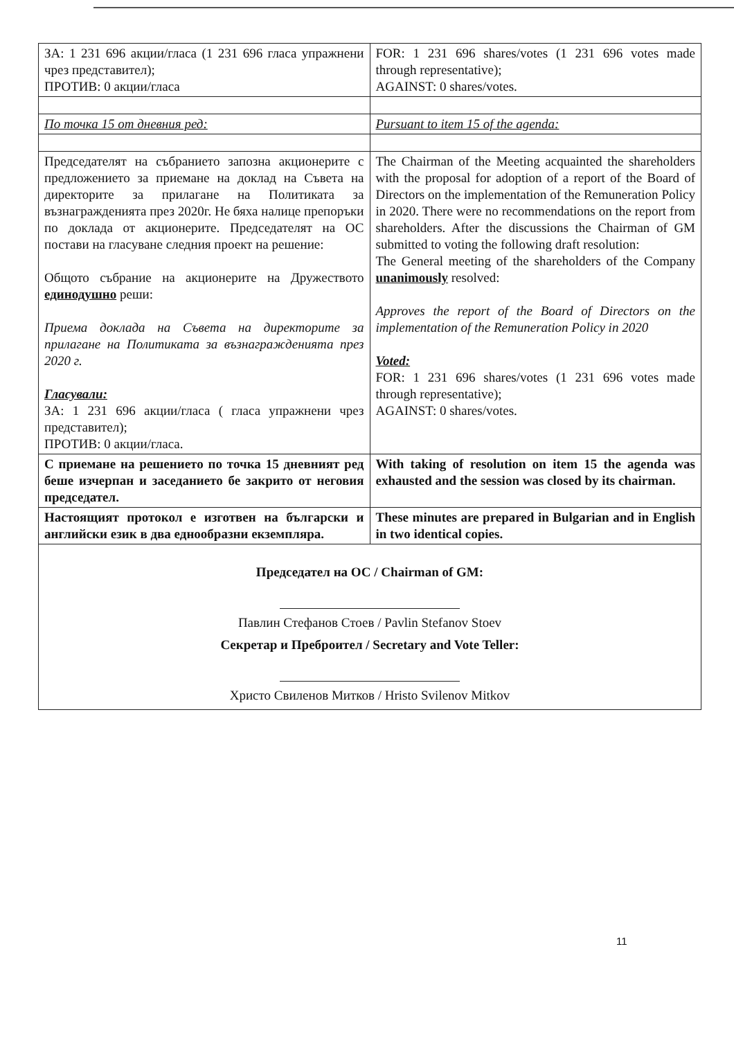| ЗА: 1 231 696 акции/гласа (1 231 696 гласа упражнени чрез представител); ПРОТИВ: 0 акции/гласа | FOR: 1 231 696 shares/votes (1 231 696 votes made through representative); AGAINST: 0 shares/votes. |
| По точка 15 от дневния ред: | Pursuant to item 15 of the agenda: |
| Председателят на събранието запозна акционерите с предложението за приемане на доклад на Съвета на директорите за прилагане на Политиката за възнагражденията през 2020г. Не бяха налице препоръки по доклада от акционерите. Председателят на ОС постави на гласуване следния проект на решение: Общото събрание на акционерите на Дружеството единодушно реши: Приема доклада на Съвета на директорите за прилагане на Политиката за възнагражденията през 2020 г. Гласували: ЗА: 1 231 696 акции/гласа ( гласа упражнени чрез представител); ПРОТИВ: 0 акции/гласа. | The Chairman of the Meeting acquainted the shareholders with the proposal for adoption of a report of the Board of Directors on the implementation of the Remuneration Policy in 2020. There were no recommendations on the report from shareholders. After the discussions the Chairman of GM submitted to voting the following draft resolution: The General meeting of the shareholders of the Company unanimously resolved: Approves the report of the Board of Directors on the implementation of the Remuneration Policy in 2020 Voted: FOR: 1 231 696 shares/votes (1 231 696 votes made through representative); AGAINST: 0 shares/votes. |
| С приемане на решението по точка 15 дневният ред беше изчерпан и заседанието бе закрито от неговия председател. | With taking of resolution on item 15 the agenda was exhausted and the session was closed by its chairman. |
| Настоящият протокол е изготвен на български и английски език в два еднообразни екземпляра. | These minutes are prepared in Bulgarian and in English in two identical copies. |
| Председател на ОС / Chairman of GM: Павлин Стефанов Стоев / Pavlin Stefanov Stoev Секретар и Преброител / Secretary and Vote Teller: Христо Свиленов Митков / Hristo Svilenov Mitkov | |
11